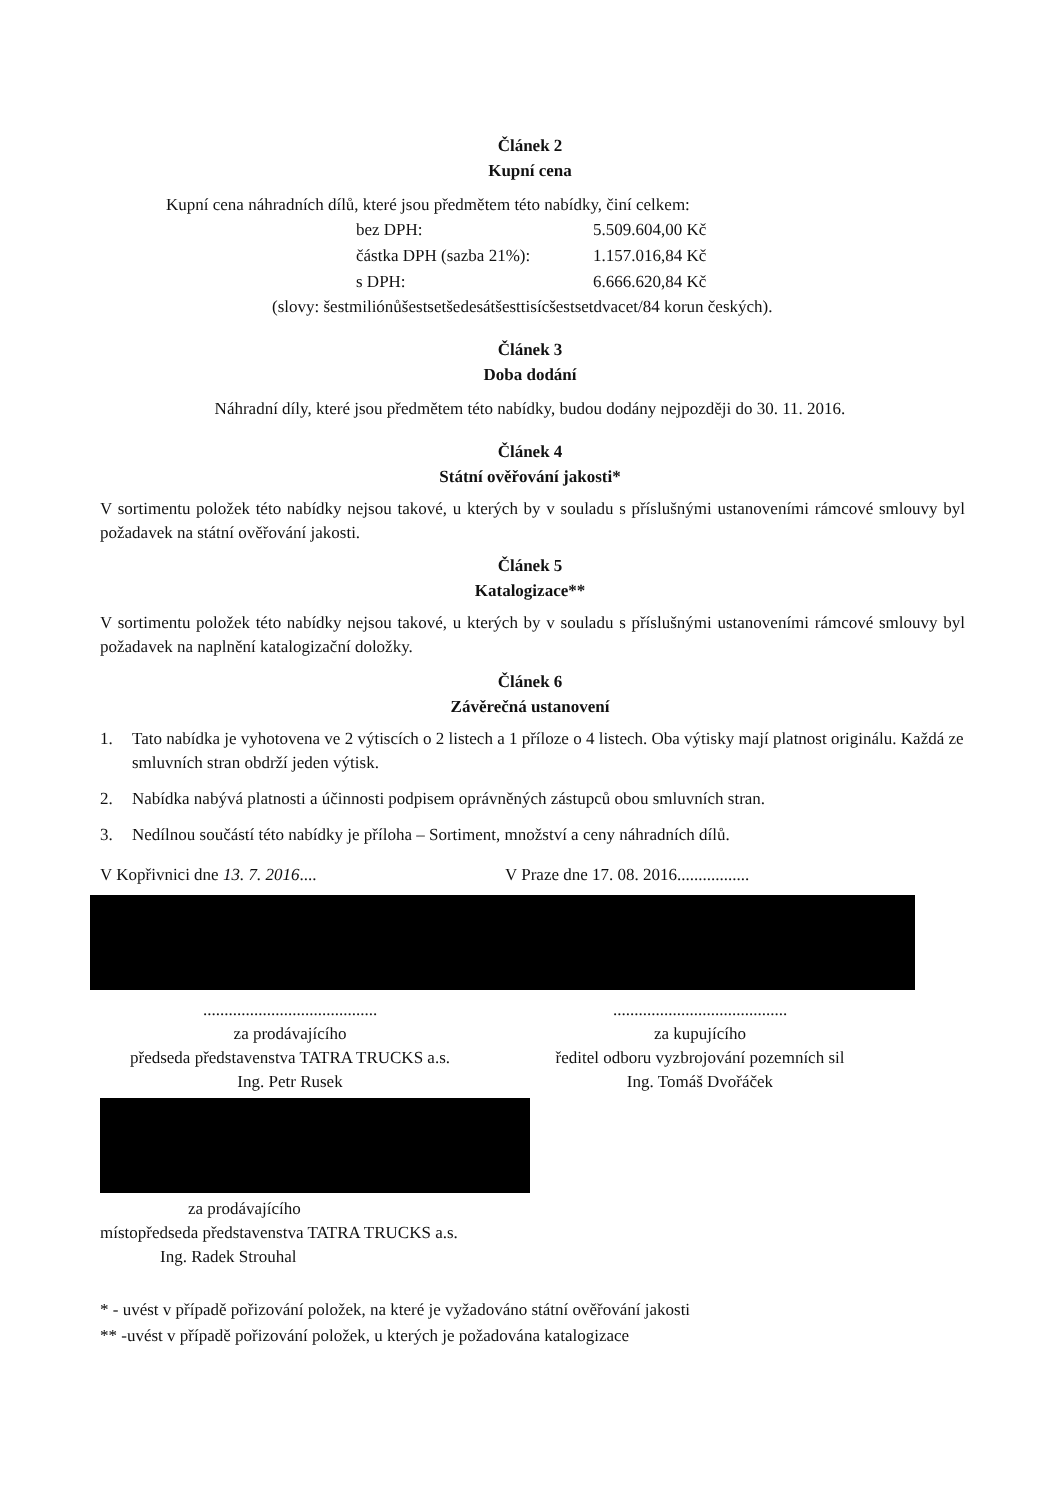Článek 2
Kupní cena
Kupní cena náhradních dílů, které jsou předmětem této nabídky, činí celkem:
| bez DPH: | 5.509.604,00 Kč |
| částka DPH (sazba 21%): | 1.157.016,84 Kč |
| s DPH: | 6.666.620,84 Kč |
(slovy: šestmiliónůšestsetšedesátšesttisícšestsetdvacet/84 korun českých).
Článek 3
Doba dodání
Náhradní díly, které jsou předmětem této nabídky, budou dodány nejpozději do 30. 11. 2016.
Článek 4
Státní ověřování jakosti*
V sortimentu položek této nabídky nejsou takové, u kterých by v souladu s příslušnými ustanoveními rámcové smlouvy byl požadavek na státní ověřování jakosti.
Článek 5
Katalogizace**
V sortimentu položek této nabídky nejsou takové, u kterých by v souladu s příslušnými ustanoveními rámcové smlouvy byl požadavek na naplnění katalogizační doložky.
Článek 6
Závěrečná ustanovení
1. Tato nabídka je vyhotovena ve 2 výtiscích o 2 listech a 1 příloze o 4 listech. Oba výtisky mají platnost originálu. Každá ze smluvních stran obdrží jeden výtisk.
2. Nabídka nabývá platnosti a účinnosti podpisem oprávněných zástupců obou smluvních stran.
3. Nedílnou součástí této nabídky je příloha – Sortiment, množství a ceny náhradních dílů.
V Kopřivnici dne 13. 7. 2016.... V Praze dne 17. 08. 2016.................
.........................................
za prodávajícího
předseda představenstva TATRA TRUCKS a.s.
Ing. Petr Rusek
.........................................
za kupujícího
ředitel odboru vyzbrojování pozemních sil
Ing. Tomáš Dvořáček
za prodávajícího
místopředseda představenstva TATRA TRUCKS a.s.
Ing. Radek Strouhal
* - uvést v případě pořizování položek, na které je vyžadováno státní ověřování jakosti
** -uvést v případě pořizování položek, u kterých je požadována katalogizace